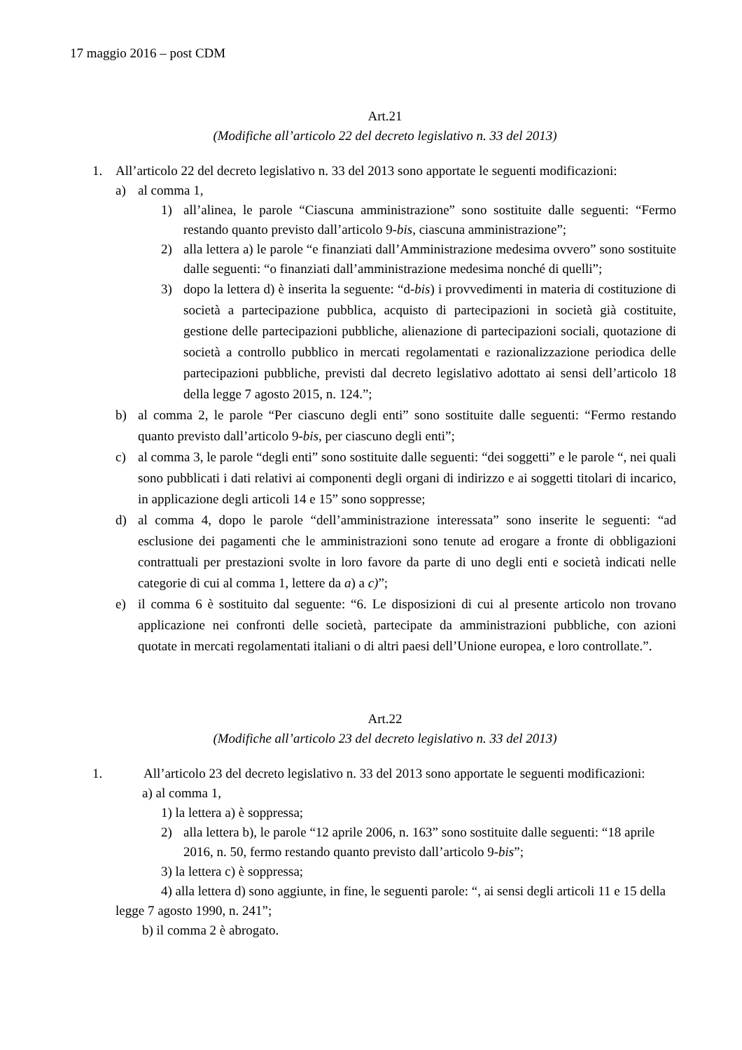17 maggio 2016 – post CDM
Art.21
(Modifiche all’articolo 22 del decreto legislativo n. 33 del 2013)
1. All’articolo 22 del decreto legislativo n. 33 del 2013 sono apportate le seguenti modificazioni:
a) al comma 1,
1) all’alinea, le parole “Ciascuna amministrazione” sono sostituite dalle seguenti: “Fermo restando quanto previsto dall’articolo 9-bis, ciascuna amministrazione”;
2) alla lettera a) le parole “e finanziati dall’Amministrazione medesima ovvero” sono sostituite dalle seguenti: “o finanziati dall’amministrazione medesima nonché di quelli”;
3) dopo la lettera d) è inserita la seguente: “d-bis) i provvedimenti in materia di costituzione di società a partecipazione pubblica, acquisto di partecipazioni in società già costituite, gestione delle partecipazioni pubbliche, alienazione di partecipazioni sociali, quotazione di società a controllo pubblico in mercati regolamentati e razionalizzazione periodica delle partecipazioni pubbliche, previsti dal decreto legislativo adottato ai sensi dell’articolo 18 della legge 7 agosto 2015, n. 124.”;
b) al comma 2, le parole “Per ciascuno degli enti” sono sostituite dalle seguenti: “Fermo restando quanto previsto dall’articolo 9-bis, per ciascuno degli enti”;
c) al comma 3, le parole “degli enti” sono sostituite dalle seguenti: “dei soggetti” e le parole “, nei quali sono pubblicati i dati relativi ai componenti degli organi di indirizzo e ai soggetti titolari di incarico, in applicazione degli articoli 14 e 15” sono soppresse;
d) al comma 4, dopo le parole “dell’amministrazione interessata” sono inserite le seguenti: “ad esclusione dei pagamenti che le amministrazioni sono tenute ad erogare a fronte di obbligazioni contrattuali per prestazioni svolte in loro favore da parte di uno degli enti e società indicati nelle categorie di cui al comma 1, lettere da a) a c)”;
e) il comma 6 è sostituito dal seguente: “6. Le disposizioni di cui al presente articolo non trovano applicazione nei confronti delle società, partecipate da amministrazioni pubbliche, con azioni quotate in mercati regolamentati italiani o di altri paesi dell’Unione europea, e loro controllate.”.
Art.22
(Modifiche all’articolo 23 del decreto legislativo n. 33 del 2013)
1. All’articolo 23 del decreto legislativo n. 33 del 2013 sono apportate le seguenti modificazioni:
a) al comma 1,
1) la lettera a) è soppressa;
2) alla lettera b), le parole “12 aprile 2006, n. 163” sono sostituite dalle seguenti: “18 aprile 2016, n. 50, fermo restando quanto previsto dall’articolo 9-bis”;
3) la lettera c) è soppressa;
4) alla lettera d) sono aggiunte, in fine, le seguenti parole: “, ai sensi degli articoli 11 e 15 della legge 7 agosto 1990, n. 241”;
b) il comma 2 è abrogato.